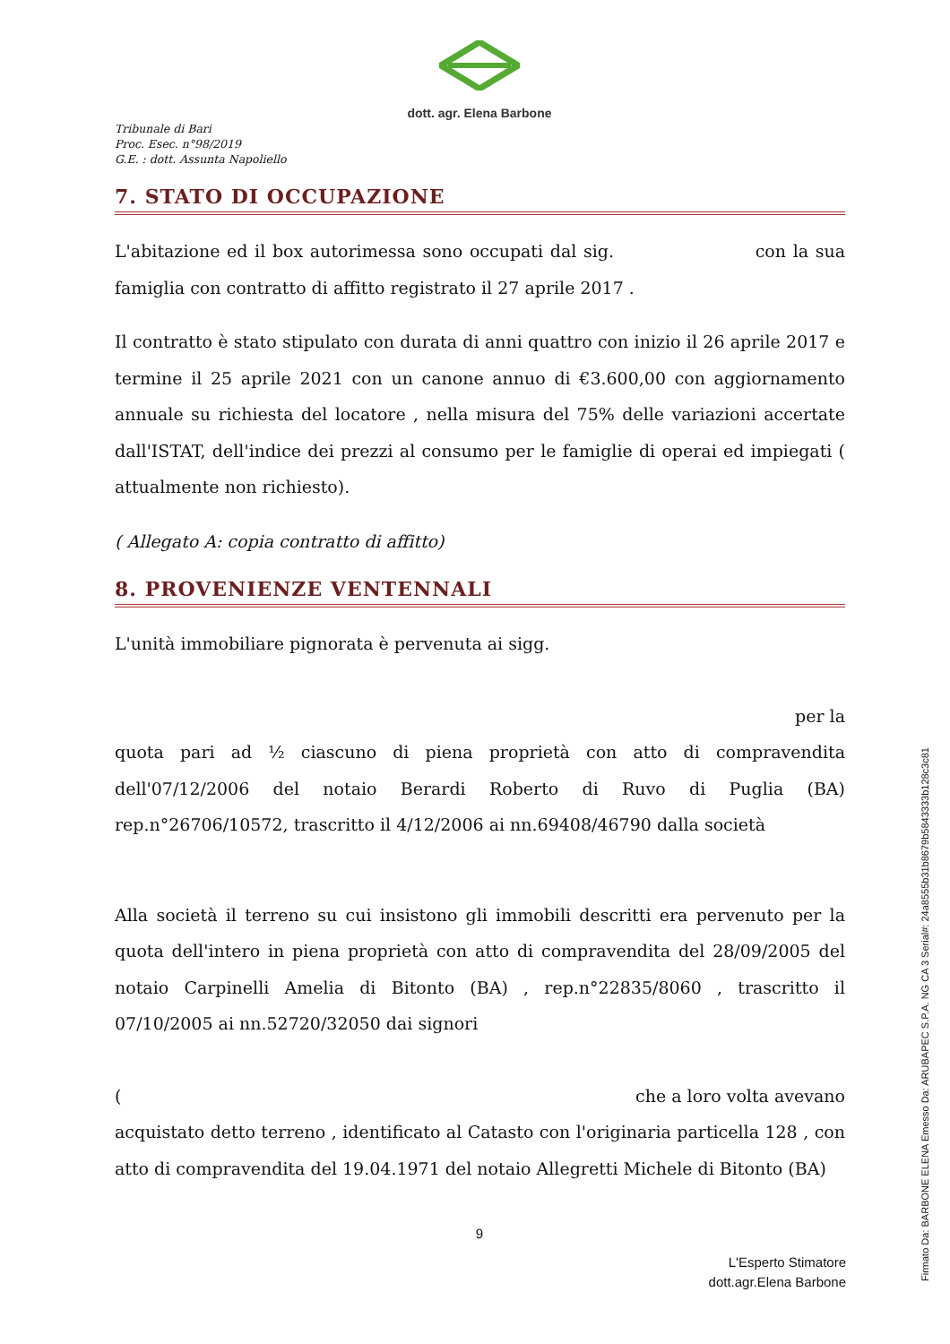dott. agr. Elena Barbone
Tribunale di Bari
Proc. Esec. n°98/2019
G.E. : dott. Assunta Napoliello
7. STATO DI OCCUPAZIONE
L'abitazione ed il box autorimessa sono occupati dal sig. con la sua famiglia con contratto di affitto registrato il 27 aprile 2017 .
Il contratto è stato stipulato con durata di anni quattro con inizio il 26 aprile 2017 e termine il 25 aprile 2021 con un canone annuo di €3.600,00 con aggiornamento annuale su richiesta del locatore , nella misura del 75% delle variazioni accertate dall'ISTAT, dell'indice dei prezzi al consumo per le famiglie di operai ed impiegati ( attualmente non richiesto).
( Allegato A: copia contratto di affitto)
8. PROVENIENZE VENTENNALI
L'unità immobiliare pignorata è pervenuta ai sigg.
per la
quota pari ad ½ ciascuno di piena proprietà con atto di compravendita dell'07/12/2006 del notaio Berardi Roberto di Ruvo di Puglia (BA) rep.n°26706/10572, trascritto il 4/12/2006 ai nn.69408/46790 dalla società
Alla società il terreno su cui insistono gli immobili descritti era pervenuto per la quota dell'intero in piena proprietà con atto di compravendita del 28/09/2005 del notaio Carpinelli Amelia di Bitonto (BA) , rep.n°22835/8060 , trascritto il 07/10/2005 ai nn.52720/32050 dai signori
( che a loro volta avevano
acquistato detto terreno , identificato al Catasto con l'originaria particella 128 , con atto di compravendita del 19.04.1971 del notaio Allegretti Michele di Bitonto (BA)
9
L'Esperto Stimatore
dott.agr.Elena Barbone
Firmato Da: BARBONE ELENA Emesso Da: ARUBAPEC S.P.A. NG CA 3 Serial#: 24a8555b31b8679b5843333b128c3c81